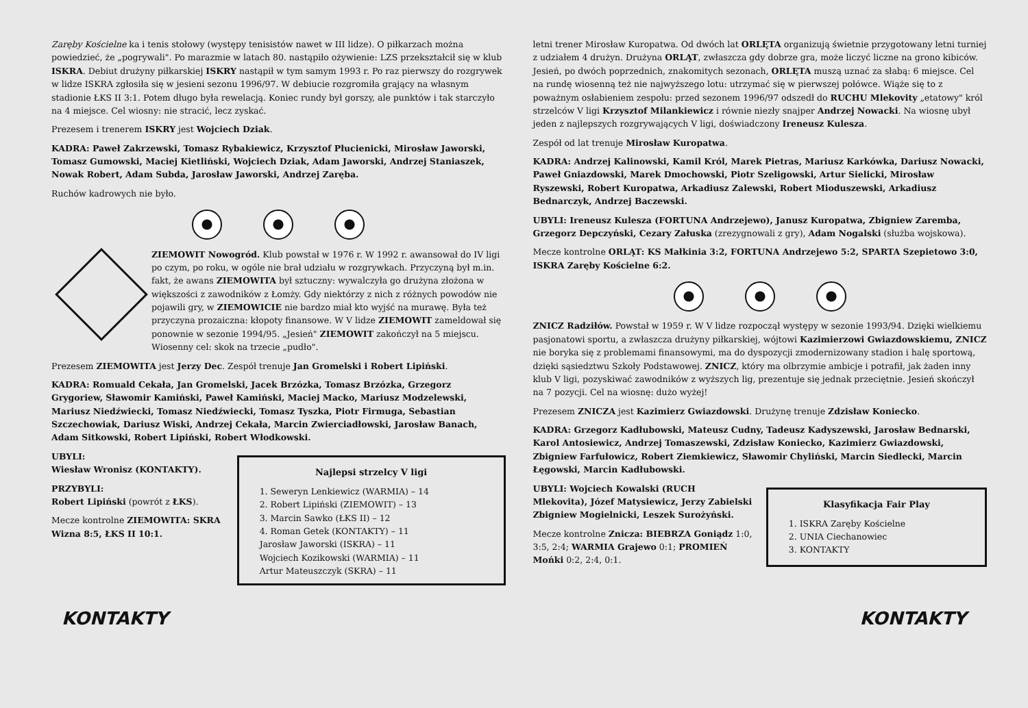Zaręby Kościelne ka i tenis stołowy (występy tenisistów nawet w III lidze). O piłkarzach można powiedzieć, że „pogrywali". Po marazmie w latach 80. nastąpiło ożywienie: LZS przekształcił się w klub ISKRA. Debiut drużyny piłkarskiej ISKRY nastąpił w tym samym 1993 r. Po raz pierwszy do rozgrywek w lidze ISKRA zgłosiła się w jesieni sezonu 1996/97. W debiucie rozgromiła grający na własnym stadionie ŁKS II 3:1. Potem długo była rewelacją. Koniec rundy był gorszy, ale punktów i tak starczyło na 4 miejsce. Cel wiosny: nie stracić, lecz zyskać.
Prezesem i trenerem ISKRY jest Wojciech Dziak.
KADRA: Paweł Zakrzewski, Tomasz Rybakiewicz, Krzysztof Płucienicki, Mirosław Jaworski, Tomasz Gumowski, Maciej Kietliński, Wojciech Dziak, Adam Jaworski, Andrzej Staniaszek, Nowak Robert, Adam Subda, Jarosław Jaworski, Andrzej Zaręba.
Ruchów kadrowych nie było.
ZIEMOWIT Nowogród. Klub powstał w 1976 r. W 1992 r. awansował do IV ligi po czym, po roku, w ogóle nie brał udziału w rozgrywkach. Przyczyną był m.in. fakt, że awans ZIEMOWITA był sztuczny: wywalczyła go drużyna złożona w większości z zawodników z Łomży. Gdy niektórzy z nich z różnych powodów nie pojawili gry, w ZIEMOWICIE nie bardzo miał kto wyjść na murawę. Była też przyczyna prozaiczna: kłopoty finansowe. W V lidze ZIEMOWIT zameldował się ponownie w sezonie 1994/95. „Jesień" ZIEMOWIT zakończył na 5 miejscu. Wiosenny cel: skok na trzecie „pudło".
Prezesem ZIEMOWITA jest Jerzy Dec. Zespół trenuje Jan Gromelski i Robert Lipiński.
KADRA: Romuald Cekała, Jan Gromelski, Jacek Brzózka, Tomasz Brzózka, Grzegorz Grygoriew, Sławomir Kamiński, Paweł Kamiński, Maciej Macko, Mariusz Modzelewski, Mariusz Niedźwiecki, Tomasz Niedźwiecki, Tomasz Tyszka, Piotr Firmuga, Sebastian Szczechowiak, Dariusz Wiski, Andrzej Cekała, Marcin Zwierciadłowski, Jarosław Banach, Adam Sitkowski, Robert Lipiński, Robert Włodkowski.
UBYLI:
Wiesław Wronisz (KONTAKTY).
PRZYBYLI:
Robert Lipiński (powrót z ŁKS).
Mecze kontrolne ZIEMOWITA: SKRA Wizna 8:5, ŁKS II 10:1.
Najlepsi strzelcy V ligi
1. Seweryn Lenkiewicz (WARMIA) – 14
2. Robert Lipiński (ZIEMOWIT) – 13
3. Marcin Sawko (ŁKS II) – 12
4. Roman Getek (KONTAKTY) – 11
Jarosław Jaworski (ISKRA) – 11
Wojciech Kozikowski (WARMIA) – 11
Artur Mateuszczyk (SKRA) – 11
letni trener Mirosław Kuropatwa. Od dwóch lat ORLĘTA organizują świetnie przygotowany letni turniej z udziałem 4 drużyn. Drużyna ORLĄT, zwłaszcza gdy dobrze gra, może liczyć liczne na grono kibiców. Jesień, po dwóch poprzednich, znakomitych sezonach, ORLĘTA muszą uznać za słabą: 6 miejsce. Cel na rundę wiosenną też nie najwyższego lotu: utrzymać się w pierwszej połówce. Wiąże się to z poważnym osłabieniem zespołu: przed sezonem 1996/97 odszedł do RUCHU Mlekovity „etatowy" król strzelców V ligi Krzysztof Milankiewicz i równie niezły snajper Andrzej Nowacki. Na wiosnę ubył jeden z najlepszych rozgrywających V ligi, doświadczony Ireneusz Kulesza.
Zespół od lat trenuje Mirosław Kuropatwa.
KADRA: Andrzej Kalinowski, Kamil Król, Marek Pietras, Mariusz Karkówka, Dariusz Nowacki, Paweł Gniazdowski, Marek Dmochowski, Piotr Szeligowski, Artur Sielicki, Mirosław Ryszewski, Robert Kuropatwa, Arkadiusz Zalewski, Robert Mioduszewski, Arkadiusz Bednarczyk, Andrzej Baczewski.
UBYLI: Ireneusz Kulesza (FORTUNA Andrzejewo), Janusz Kuropatwa, Zbigniew Zaremba, Grzegorz Depczyński, Cezary Załuska (zrezygnowali z gry), Adam Nogalski (służba wojskowa).
Mecze kontrolne ORLĄT: KS Małkinia 3:2, FORTUNA Andrzejewo 5:2, SPARTA Szepietowo 3:0, ISKRA Zaręby Kościelne 6:2.
ZNICZ Radziłów. Powstał w 1959 r. W V lidze rozpoczął występy w sezonie 1993/94. Dzięki wielkiemu pasjonatowi sportu, a zwłaszcza drużyny piłkarskiej, wójtowi Kazimierzowi Gwiazdowskiemu, ZNICZ nie boryka się z problemami finansowymi, ma do dyspozycji zmodernizowany stadion i halę sportową, dzięki sąsiedztwu Szkoły Podstawowej. ZNICZ, który ma olbrzymie ambicje i potrafił, jak żaden inny klub V ligi, pozyskiwać zawodników z wyższych lig, prezentuje się jednak przeciętnie. Jesień skończył na 7 pozycji. Cel na wiosnę: dużo wyżej!
Prezesem ZNICZA jest Kazimierz Gwiazdowski. Drużynę trenuje Zdzisław Koniecko.
KADRA: Grzegorz Kadłubowski, Mateusz Cudny, Tadeusz Kadyszewski, Jarosław Bednarski, Karol Antosiewicz, Andrzej Tomaszewski, Zdzisław Koniecko, Kazimierz Gwiazdowski, Zbigniew Farfułowicz, Robert Ziemkiewicz, Sławomir Chyliński, Marcin Siedlecki, Marcin Łęgowski, Marcin Kadłubowski.
UBYLI: Wojciech Kowalski (RUCH Mlekovita), Józef Matysiewicz, Jerzy Zabielski Zbigniew Mogielnicki, Leszek Surożyński.
Mecze kontrolne Znicza: BIEBRZA Goniądz 1:0, 3:5, 2:4; WARMIA Grajewo 0:1; PROMIEŃ Mońki 0:2, 2:4, 0:1.
Klasyfikacja Fair Play
1. ISKRA Zaręby Kościelne
2. UNIA Ciechanowiec
3. KONTAKTY
KONTAKTY KONTAKTY